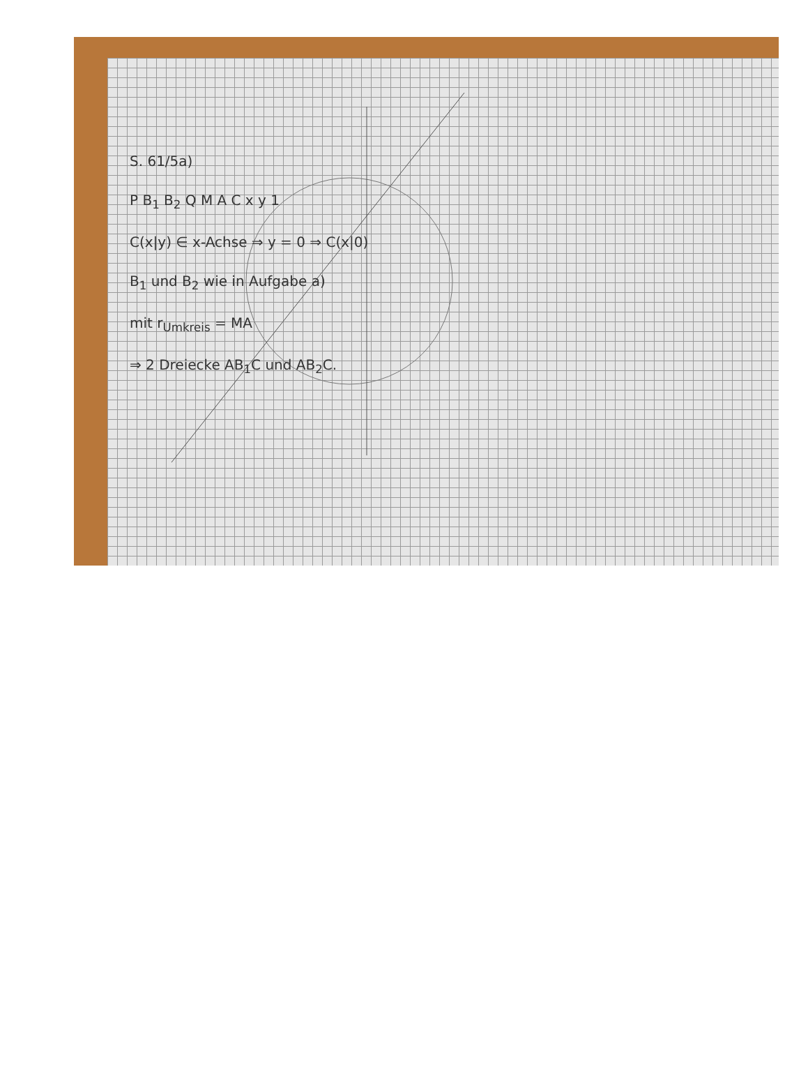S. 61/5a)
P B<sub>1</sub> B<sub>2</sub> Q M A C x y 1
C(x|y) ∈ x-Achse ⇒ y = 0 ⇒ C(x|0)
B<sub>1</sub> und B<sub>2</sub> wie in Aufgabe a)
mit r<sub>Umkreis</sub> = MA
⇒ 2 Dreiecke AB<sub>1</sub>C und AB<sub>2</sub>C.